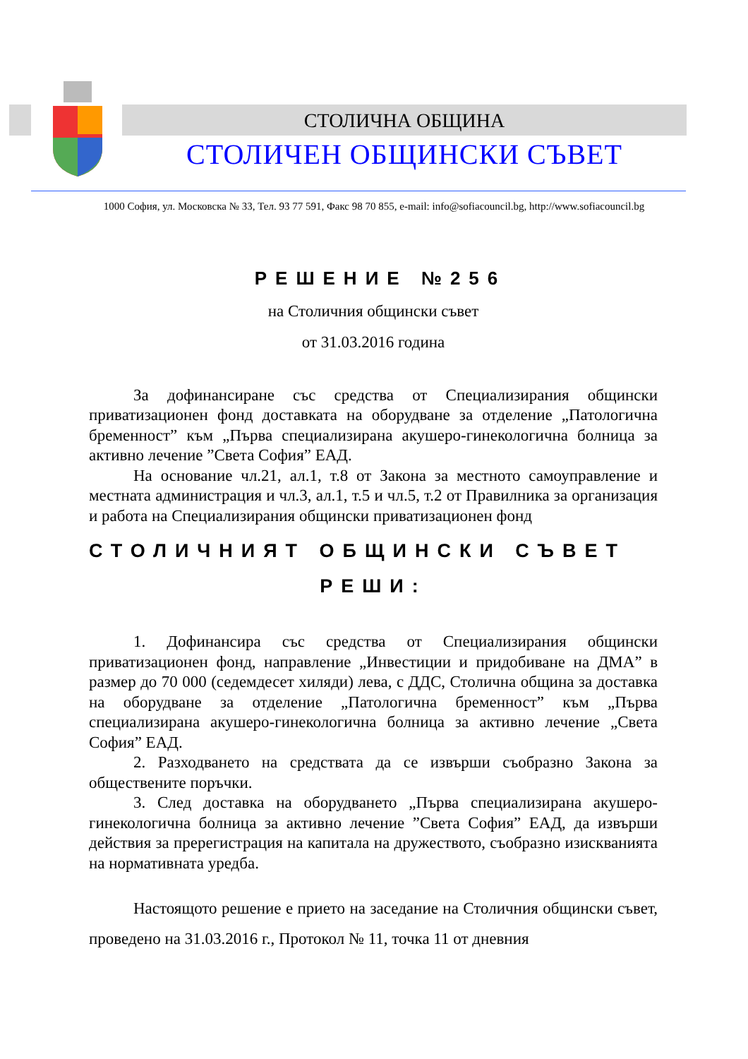СТОЛИЧНА ОБЩИНА
СТОЛИЧЕН ОБЩИНСКИ СЪВЕТ
1000 София, ул. Московска № 33, Тел. 93 77 591, Факс 98 70 855, e-mail: info@sofiacouncil.bg, http://www.sofiacouncil.bg
РЕШЕНИЕ №256
на Столичния общински съвет
от 31.03.2016 година
За дофинансиране със средства от Специализирания общински приватизационен фонд доставката на оборудване за отделение „Патологична бременност” към „Първа специализирана акушеро-гинекологична болница за активно лечение ”Света София” ЕАД.
На основание чл.21, ал.1, т.8 от Закона за местното самоуправление и местната администрация и чл.3, ал.1, т.5 и чл.5, т.2 от Правилника за организация и работа на Специализирания общински приватизационен фонд
СТОЛИЧНИЯТ ОБЩИНСКИ СЪВЕТ
РЕШИ:
1. Дофинансира със средства от Специализирания общински приватизационен фонд, направление „Инвестиции и придобиване на ДМА” в размер до 70 000 (седемдесет хиляди) лева, с ДДС, Столична община за доставка на оборудване за отделение „Патологична бременност” към „Първа специализирана акушеро-гинекологична болница за активно лечение „Света София” ЕАД.
2. Разходването на средствата да се извърши съобразно Закона за обществените поръчки.
3. След доставка на оборудването „Първа специализирана акушеро-гинекологична болница за активно лечение ”Света София” ЕАД, да извърши действия за пререгистрация на капитала на дружеството, съобразно изискванията на нормативната уредба.
Настоящото решение е прието на заседание на Столичния общински съвет, проведено на 31.03.2016 г., Протокол № 11, точка 11 от дневния